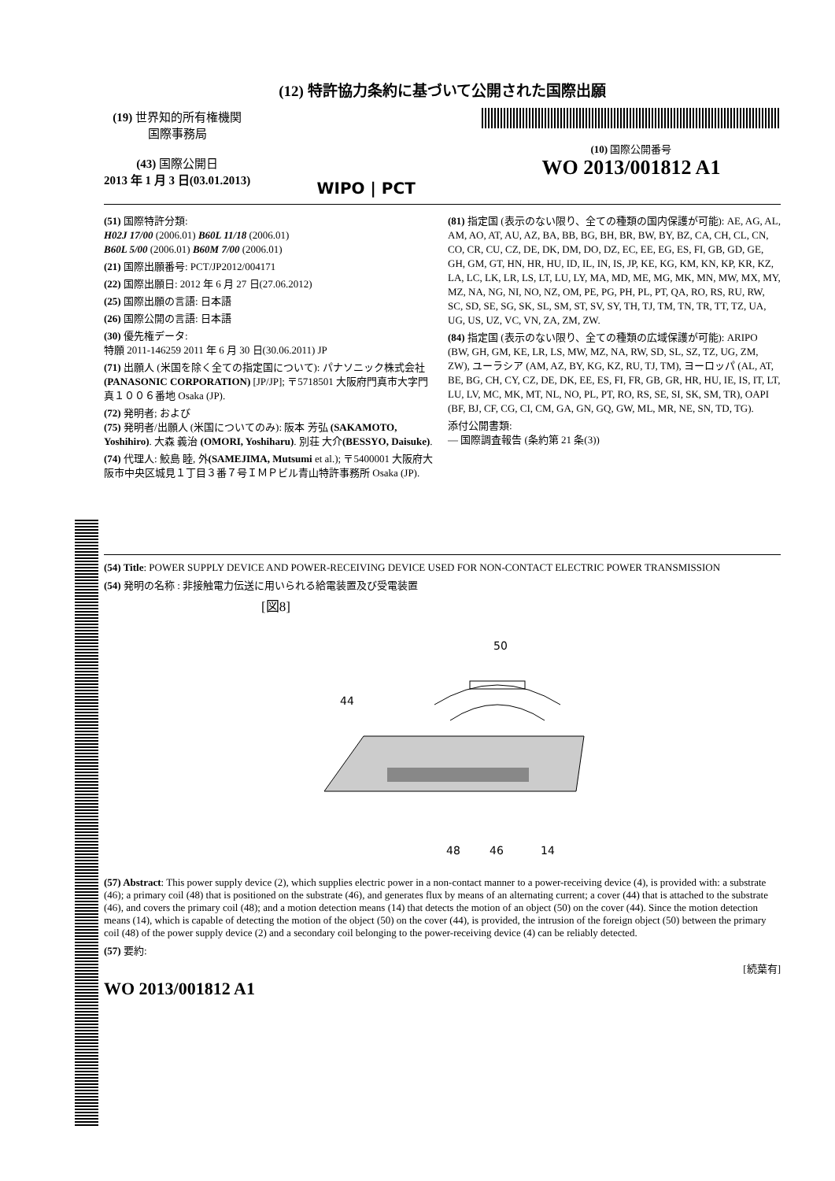(12) 特許協力条約に基づいて公開された国際出願
(19) 世界知的所有権機関
国際事務局
(43) 国際公開日
2013 年 1 月 3 日(03.01.2013)
WIPO | PCT
(10) 国際公開番号
WO 2013/001812 A1
(51) 国際特許分類:
H02J 17/00 (2006.01) B60L 11/18 (2006.01)
B60L 5/00 (2006.01) B60M 7/00 (2006.01)
(21) 国際出願番号: PCT/JP2012/004171
(22) 国際出願日: 2012 年 6 月 27 日(27.06.2012)
(25) 国際出願の言語: 日本語
(26) 国際公開の言語: 日本語
(30) 優先権データ:
特願 2011-146259 2011 年 6 月 30 日(30.06.2011) JP
(71) 出願人 (米国を除く全ての指定国について): パナソニック株式会社(PANASONIC CORPORATION) [JP/JP]; 〒5718501 大阪府門真市大字門真１００６番地 Osaka (JP).
(72) 発明者; および
(75) 発明者/出願人 (米国についてのみ): 阪本 芳弘 (SAKAMOTO, Yoshihiro). 大森 義治 (OMORI, Yoshiharu). 別荘 大介(BESSYO, Daisuke).
(74) 代理人: 鮫島 睦, 外(SAMEJIMA, Mutsumi et al.); 〒5400001 大阪府大阪市中央区城見１丁目３番７号ＩＭＰビル青山特許事務所 Osaka (JP).
(81) 指定国 (表示のない限り、全ての種類の国内保護が可能): AE, AG, AL, AM, AO, AT, AU, AZ, BA, BB, BG, BH, BR, BW, BY, BZ, CA, CH, CL, CN, CO, CR, CU, CZ, DE, DK, DM, DO, DZ, EC, EE, EG, ES, FI, GB, GD, GE, GH, GM, GT, HN, HR, HU, ID, IL, IN, IS, JP, KE, KG, KM, KN, KP, KR, KZ, LA, LC, LK, LR, LS, LT, LU, LY, MA, MD, ME, MG, MK, MN, MW, MX, MY, MZ, NA, NG, NI, NO, NZ, OM, PE, PG, PH, PL, PT, QA, RO, RS, RU, RW, SC, SD, SE, SG, SK, SL, SM, ST, SV, SY, TH, TJ, TM, TN, TR, TT, TZ, UA, UG, US, UZ, VC, VN, ZA, ZM, ZW.
(84) 指定国 (表示のない限り、全ての種類の広域保護が可能): ARIPO (BW, GH, GM, KE, LR, LS, MW, MZ, NA, RW, SD, SL, SZ, TZ, UG, ZM, ZW), ユーラシア (AM, AZ, BY, KG, KZ, RU, TJ, TM), ヨーロッパ (AL, AT, BE, BG, CH, CY, CZ, DE, DK, EE, ES, FI, FR, GB, GR, HR, HU, IE, IS, IT, LT, LU, LV, MC, MK, MT, NL, NO, PL, PT, RO, RS, SE, SI, SK, SM, TR), OAPI (BF, BJ, CF, CG, CI, CM, GA, GN, GQ, GW, ML, MR, NE, SN, TD, TG).
添付公開書類:
— 国際調査報告 (条約第 21 条(3))
(54) Title: POWER SUPPLY DEVICE AND POWER-RECEIVING DEVICE USED FOR NON-CONTACT ELECTRIC POWER TRANSMISSION
(54) 発明の名称 : 非接触電力伝送に用いられる給電装置及び受電装置
[図8]
50
44
48
46
14
(57) Abstract: This power supply device (2), which supplies electric power in a non-contact manner to a power-receiving device (4), is provided with: a substrate (46); a primary coil (48) that is positioned on the substrate (46), and generates flux by means of an alternating current; a cover (44) that is attached to the substrate (46), and covers the primary coil (48); and a motion detection means (14) that detects the motion of an object (50) on the cover (44). Since the motion detection means (14), which is capable of detecting the motion of the object (50) on the cover (44), is provided, the intrusion of the foreign object (50) between the primary coil (48) of the power supply device (2) and a secondary coil belonging to the power-receiving device (4) can be reliably detected.
(57) 要約:
[続葉有]
WO 2013/001812 A1